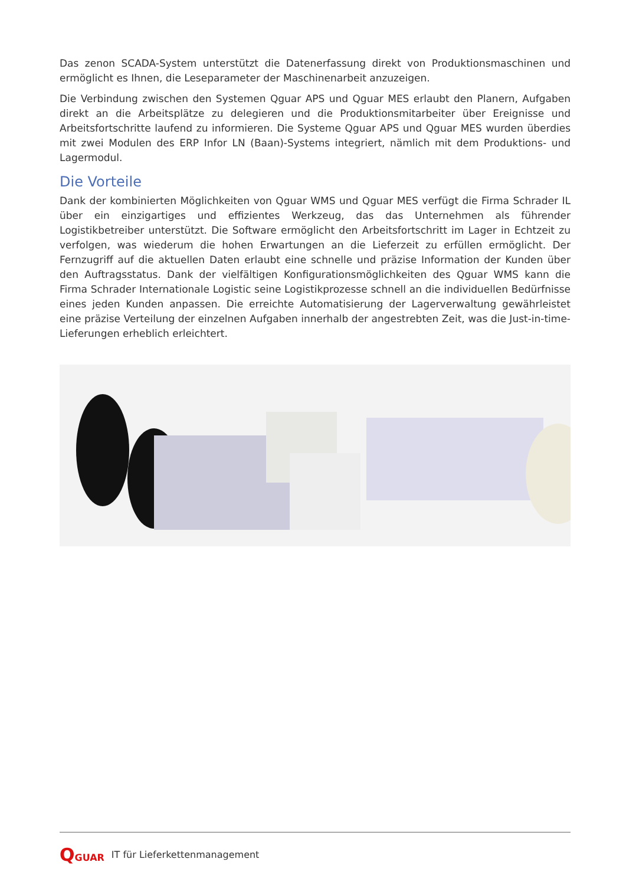Das zenon SCADA-System unterstützt die Datenerfassung direkt von Produktionsmaschinen und ermöglicht es Ihnen, die Leseparameter der Maschinenarbeit anzuzeigen.
Die Verbindung zwischen den Systemen Qguar APS und Qguar MES erlaubt den Planern, Aufgaben direkt an die Arbeitsplätze zu delegieren und die Produktionsmitarbeiter über Ereignisse und Arbeitsfortschritte laufend zu informieren. Die Systeme Qguar APS und Qguar MES wurden überdies mit zwei Modulen des ERP Infor LN (Baan)-Systems integriert, nämlich mit dem Produktions- und Lagermodul.
Die Vorteile
Dank der kombinierten Möglichkeiten von Qguar WMS und Qguar MES verfügt die Firma Schrader IL über ein einzigartiges und effizientes Werkzeug, das das Unternehmen als führender Logistikbetreiber unterstützt. Die Software ermöglicht den Arbeitsfortschritt im Lager in Echtzeit zu verfolgen, was wiederum die hohen Erwartungen an die Lieferzeit zu erfüllen ermöglicht. Der Fernzugriff auf die aktuellen Daten erlaubt eine schnelle und präzise Information der Kunden über den Auftragsstatus. Dank der vielfältigen Konfigurationsmöglichkeiten des Qguar WMS kann die Firma Schrader Internationale Logistic seine Logistikprozesse schnell an die individuellen Bedürfnisse eines jeden Kunden anpassen. Die erreichte Automatisierung der Lagerverwaltung gewährleistet eine präzise Verteilung der einzelnen Aufgaben innerhalb der angestrebten Zeit, was die Just-in-time-Lieferungen erheblich erleichtert.
QGUAR IT für Lieferkettenmanagement